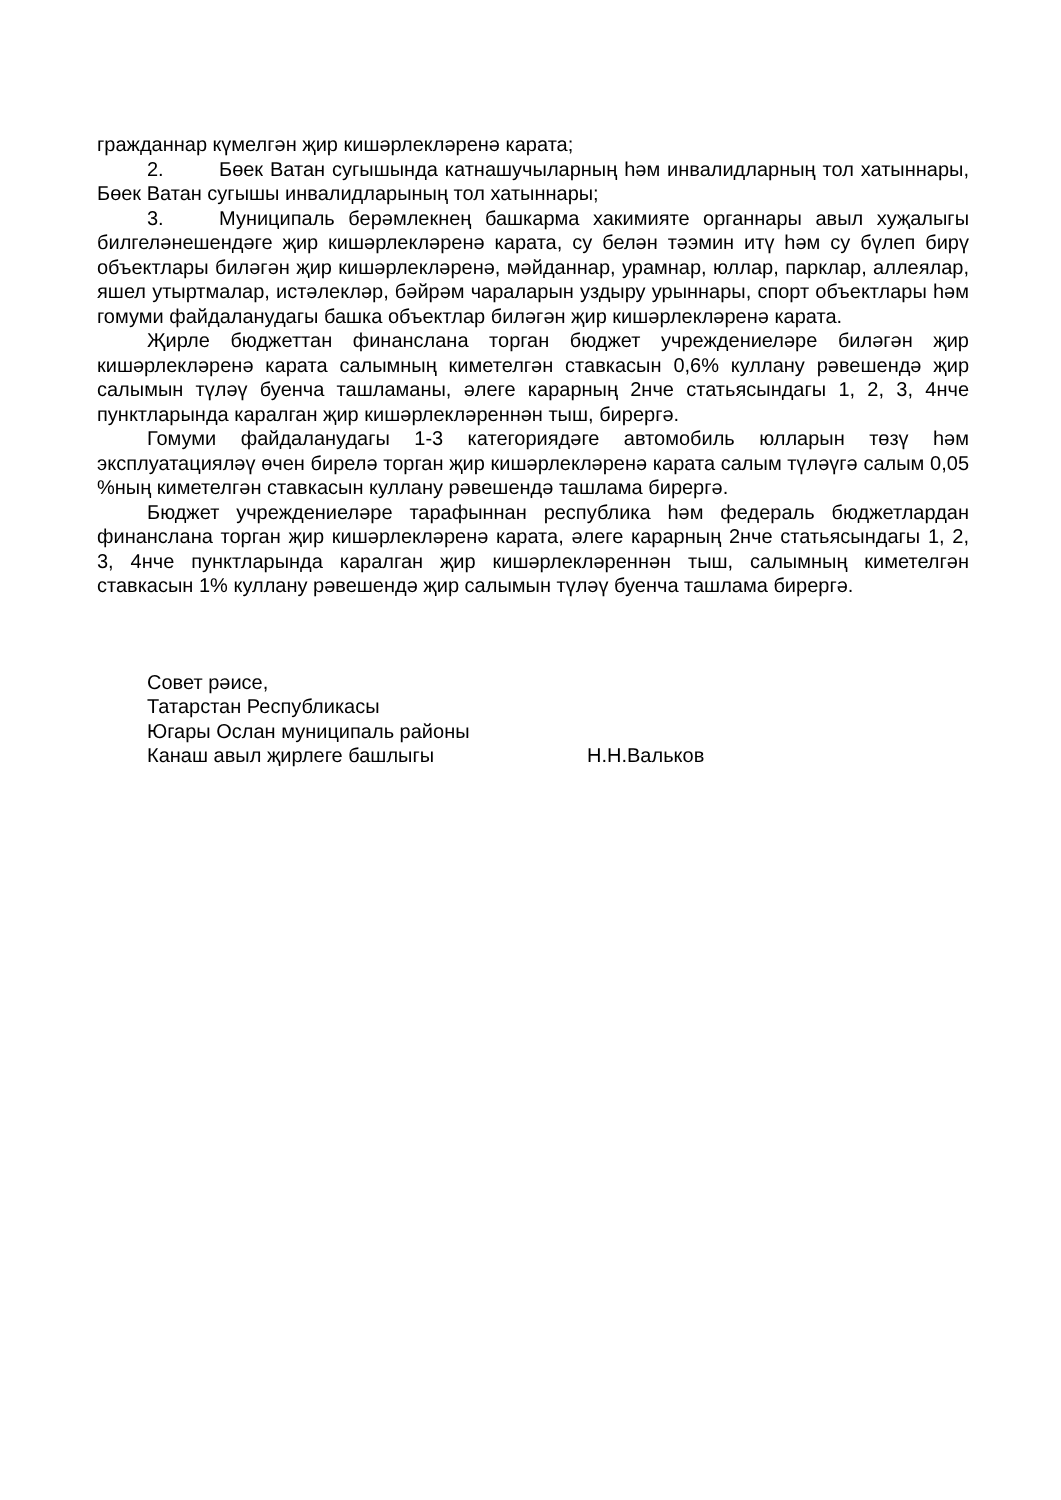гражданнар күмелгән җир кишәрлекләренә карата;
2. Бөек Ватан сугышында катнашучыларның һәм инвалидларның тол хатыннары, Бөек Ватан сугышы инвалидларының тол хатыннары;
3. Муниципаль берәмлекнең башкарма хакимияте органнары авыл хуҗалыгы билгеләнешендәге җир кишәрлекләренә карата, су белән тәэмин итү һәм су бүлеп бирү объектлары биләгән җир кишәрлекләренә, мәйданнар, урамнар, юллар, парклар, аллеялар, яшел утыртмалар, истәлекләр, бәйрәм чараларын уздыру урыннары, спорт объектлары һәм гомуми файдаланудагы башка объектлар биләгән җир кишәрлекләренә карата.
Җирле бюджеттан финанслана торган бюджет учреждениеләре биләгән җир кишәрлекләренә карата салымның киметелгән ставкасын 0,6% куллану рәвешендә җир салымын түләү буенча ташламаны, әлеге карарның 2нче статьясындагы 1, 2, 3, 4нче пунктларында каралган җир кишәрлекләреннән тыш, бирергә.
Гомуми файдаланудагы 1-3 категориядәге автомобиль юлларын төзү һәм эксплуатацияләү өчен бирелә торган җир кишәрлекләренә карата салым түләүгә салым 0,05 %ның киметелгән ставкасын куллану рәвешендә ташлама бирергә.
Бюджет учреждениеләре тарафыннан республика һәм федераль бюджетлардан финанслана торган җир кишәрлекләренә карата, әлеге карарның 2нче статьясындагы 1, 2, 3, 4нче пунктларында каралган җир кишәрлекләреннән тыш, салымның киметелгән ставкасын 1% куллану рәвешендә җир салымын түләү буенча ташлама бирергә.
Совет рәисе,
Татарстан Республикасы
Югары Ослан муниципаль районы
Канаш авыл җирлеге башлыгы Н.Н.Вальков